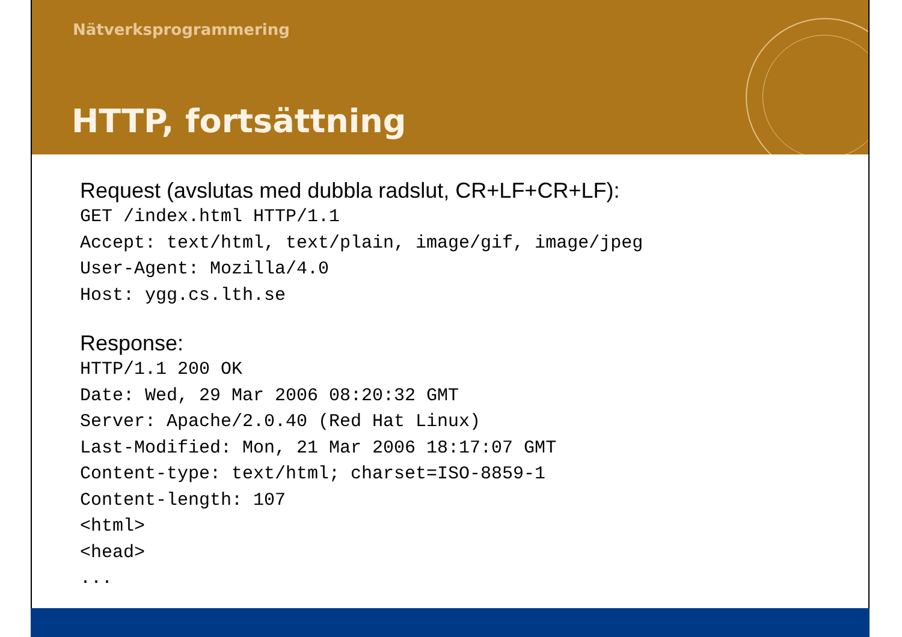Nätverksprogrammering
HTTP, fortsättning
Request (avslutas med dubbla radslut, CR+LF+CR+LF):
GET /index.html HTTP/1.1
Accept: text/html, text/plain, image/gif, image/jpeg
User-Agent: Mozilla/4.0
Host: ygg.cs.lth.se
Response:
HTTP/1.1 200 OK
Date: Wed, 29 Mar 2006 08:20:32 GMT
Server: Apache/2.0.40 (Red Hat Linux)
Last-Modified: Mon, 21 Mar 2006 18:17:07 GMT
Content-type: text/html; charset=ISO-8859-1
Content-length: 107
<html>
<head>
...